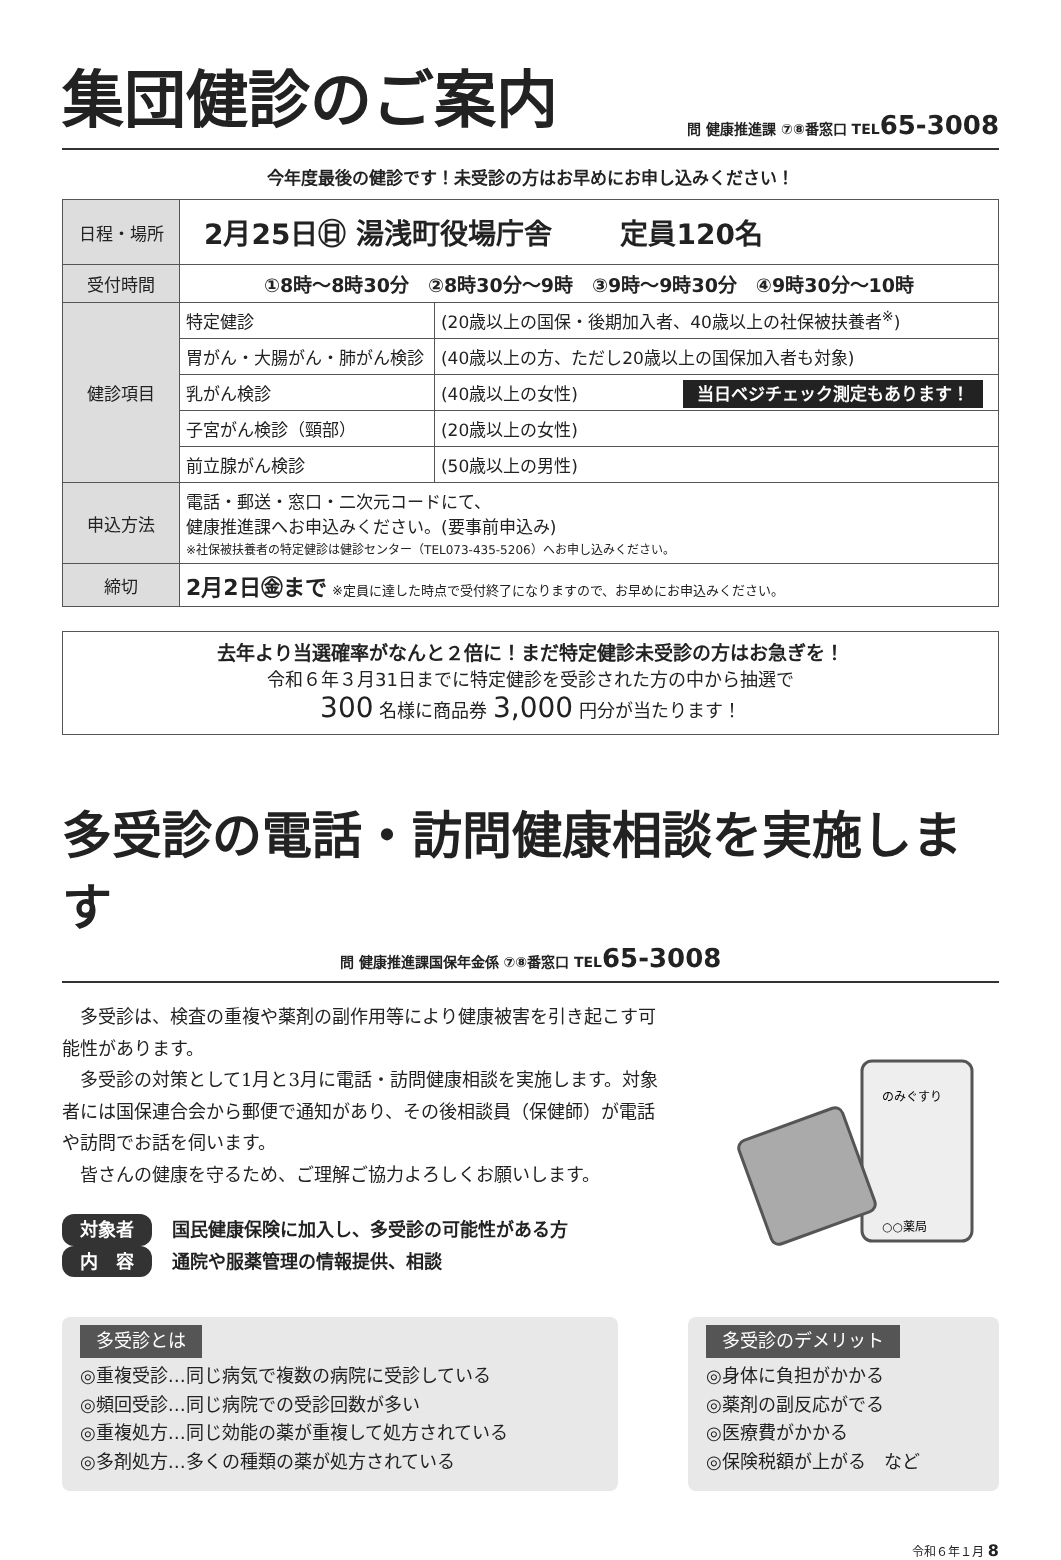集団健診のご案内
問 健康推進課 ⑦⑧番窓口 TEL65-3008
今年度最後の健診です！未受診の方はお早めにお申し込みください！
| 日程・場所 | 2月25日㊐ 湯浅町役場庁舎 定員120名 | |
| 受付時間 | ①8時～8時30分 ②8時30分～9時 ③9時～9時30分 ④9時30分～10時 | |
| 健診項目 | 特定健診 | (20歳以上の国保・後期加入者、40歳以上の社保被扶養者<sup>※</sup>) |
| | 胃がん・大腸がん・肺がん検診 | (40歳以上の方、ただし20歳以上の国保加入者も対象) |
| | 乳がん検診 | (40歳以上の女性) 当日ベジチェック測定もあります！ |
| | 子宮がん検診（頸部） | (20歳以上の女性) |
| | 前立腺がん検診 | (50歳以上の男性) |
| 申込方法 | 電話・郵送・窓口・二次元コードにて、 健康推進課へお申込みください。(要事前申込み) ※社保被扶養者の特定健診は健診センター（TEL073-435-5206）へお申し込みください。 | |
| 締切 | 2月2日㊎まで ※定員に達した時点で受付終了になりますので、お早めにお申込みください。 | |
去年より当選確率がなんと２倍に！まだ特定健診未受診の方はお急ぎを！
令和６年３月31日までに特定健診を受診された方の中から抽選で
300 名様に商品券 3,000 円分が当たります！
多受診の電話・訪問健康相談を実施します
問 健康推進課国保年金係 ⑦⑧番窓口 TEL65-3008
多受診は、検査の重複や薬剤の副作用等により健康被害を引き起こす可能性があります。
多受診の対策として1月と3月に電話・訪問健康相談を実施します。対象者には国保連合会から郵便で通知があり、その後相談員（保健師）が電話や訪問でお話を伺います。
皆さんの健康を守るため、ご理解ご協力よろしくお願いします。
対象者 国民健康保険に加入し、多受診の可能性がある方
内　容 通院や服薬管理の情報提供、相談
のみぐすり
○○薬局
多受診とは
◎重複受診…同じ病気で複数の病院に受診している
◎頻回受診…同じ病院での受診回数が多い
◎重複処方…同じ効能の薬が重複して処方されている
◎多剤処方…多くの種類の薬が処方されている
多受診のデメリット
◎身体に負担がかかる
◎薬剤の副反応がでる
◎医療費がかかる
◎保険税額が上がる　など
令和６年１月 8